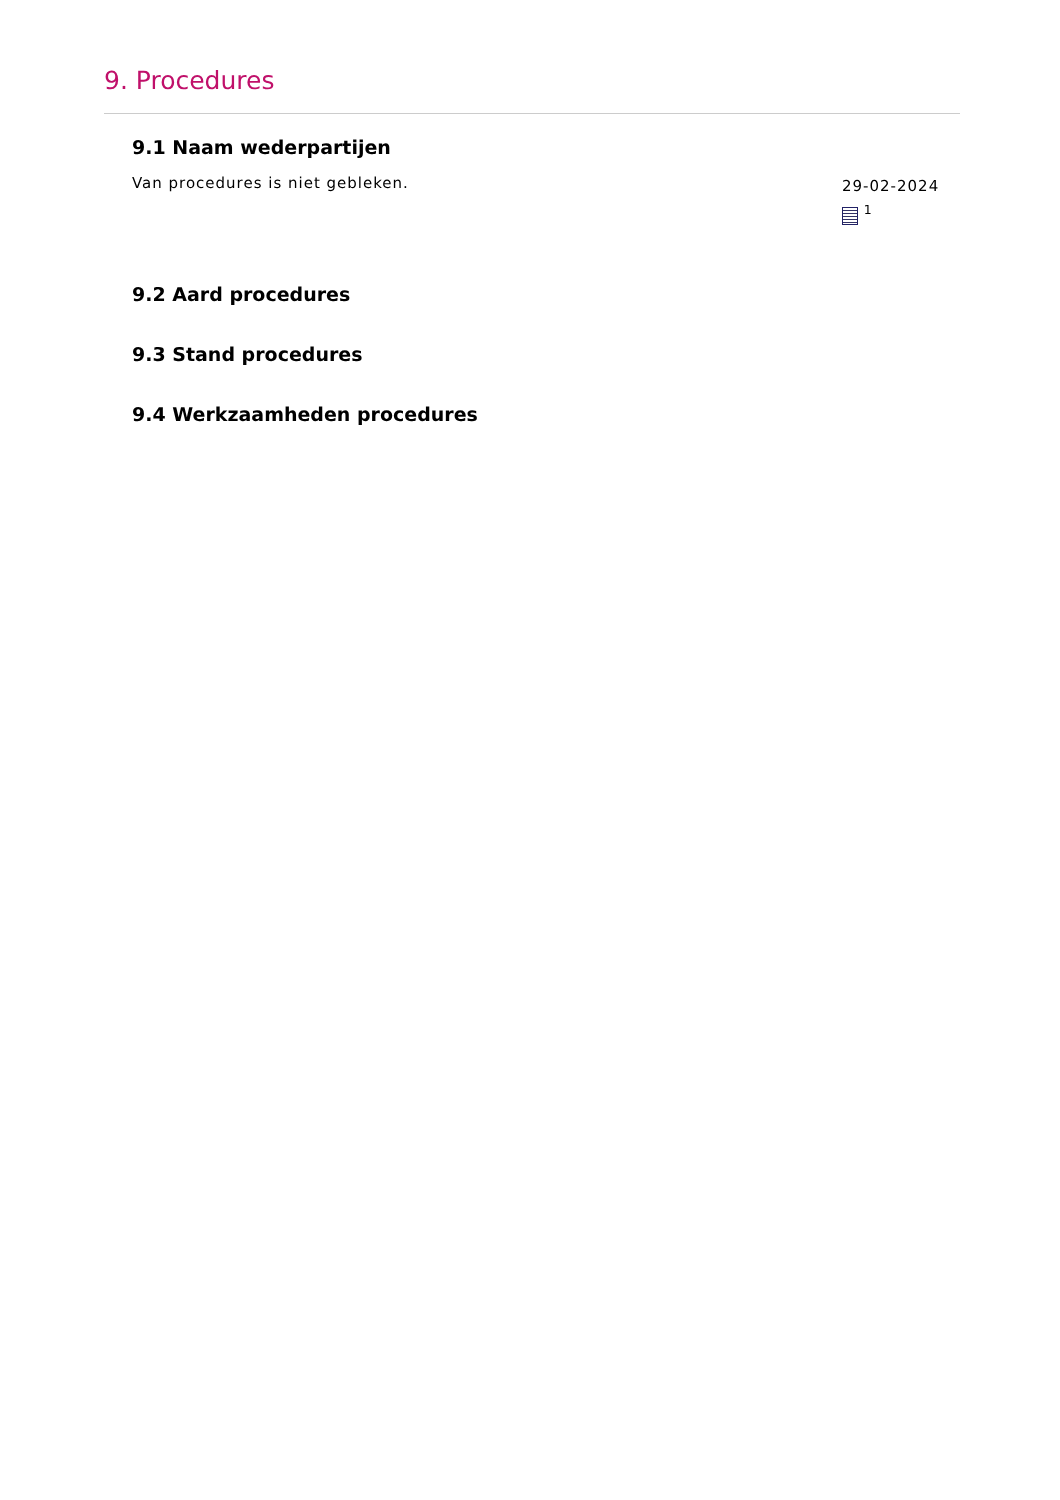9. Procedures
9.1 Naam wederpartijen
Van procedures is niet gebleken.
29-02-2024
<sup>1</sup>
9.2 Aard procedures
9.3 Stand procedures
9.4 Werkzaamheden procedures